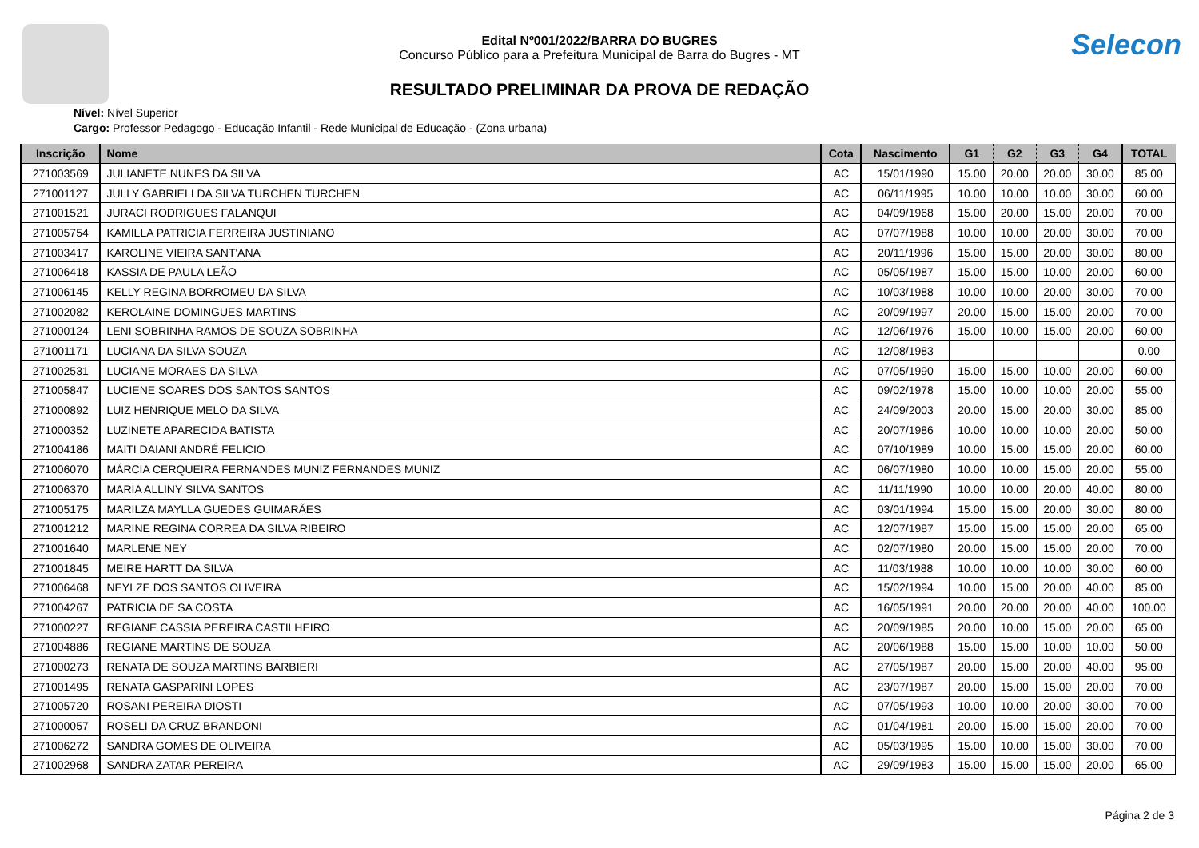Selecon
Edital Nº001/2022/BARRA DO BUGRES
Concurso Público para a Prefeitura Municipal de Barra do Bugres - MT
RESULTADO PRELIMINAR DA PROVA DE REDAÇÃO
Nível: Nível Superior
Cargo: Professor Pedagogo - Educação Infantil - Rede Municipal de Educação - (Zona urbana)
| Inscrição | Nome | Cota | Nascimento | G1 | G2 | G3 | G4 | TOTAL |
| --- | --- | --- | --- | --- | --- | --- | --- | --- |
| 271003569 | JULIANETE NUNES DA SILVA | AC | 15/01/1990 | 15.00 | 20.00 | 20.00 | 30.00 | 85.00 |
| 271001127 | JULLY GABRIELI DA SILVA TURCHEN TURCHEN | AC | 06/11/1995 | 10.00 | 10.00 | 10.00 | 30.00 | 60.00 |
| 271001521 | JURACI RODRIGUES FALANQUI | AC | 04/09/1968 | 15.00 | 20.00 | 15.00 | 20.00 | 70.00 |
| 271005754 | KAMILLA PATRICIA FERREIRA JUSTINIANO | AC | 07/07/1988 | 10.00 | 10.00 | 20.00 | 30.00 | 70.00 |
| 271003417 | KAROLINE VIEIRA SANT'ANA | AC | 20/11/1996 | 15.00 | 15.00 | 20.00 | 30.00 | 80.00 |
| 271006418 | KASSIA DE PAULA LEÃO | AC | 05/05/1987 | 15.00 | 15.00 | 10.00 | 20.00 | 60.00 |
| 271006145 | KELLY REGINA BORROMEU DA SILVA | AC | 10/03/1988 | 10.00 | 10.00 | 20.00 | 30.00 | 70.00 |
| 271002082 | KEROLAINE DOMINGUES MARTINS | AC | 20/09/1997 | 20.00 | 15.00 | 15.00 | 20.00 | 70.00 |
| 271000124 | LENI SOBRINHA RAMOS DE SOUZA SOBRINHA | AC | 12/06/1976 | 15.00 | 10.00 | 15.00 | 20.00 | 60.00 |
| 271001171 | LUCIANA DA SILVA SOUZA | AC | 12/08/1983 | | | | | 0.00 |
| 271002531 | LUCIANE MORAES DA SILVA | AC | 07/05/1990 | 15.00 | 15.00 | 10.00 | 20.00 | 60.00 |
| 271005847 | LUCIENE SOARES DOS SANTOS SANTOS | AC | 09/02/1978 | 15.00 | 10.00 | 10.00 | 20.00 | 55.00 |
| 271000892 | LUIZ HENRIQUE MELO DA SILVA | AC | 24/09/2003 | 20.00 | 15.00 | 20.00 | 30.00 | 85.00 |
| 271000352 | LUZINETE APARECIDA BATISTA | AC | 20/07/1986 | 10.00 | 10.00 | 10.00 | 20.00 | 50.00 |
| 271004186 | MAITI DAIANI ANDRÉ FELICIO | AC | 07/10/1989 | 10.00 | 15.00 | 15.00 | 20.00 | 60.00 |
| 271006070 | MÁRCIA CERQUEIRA FERNANDES MUNIZ FERNANDES MUNIZ | AC | 06/07/1980 | 10.00 | 10.00 | 15.00 | 20.00 | 55.00 |
| 271006370 | MARIA ALLINY SILVA SANTOS | AC | 11/11/1990 | 10.00 | 10.00 | 20.00 | 40.00 | 80.00 |
| 271005175 | MARILZA MAYLLA GUEDES GUIMARÃES | AC | 03/01/1994 | 15.00 | 15.00 | 20.00 | 30.00 | 80.00 |
| 271001212 | MARINE REGINA CORREA DA SILVA RIBEIRO | AC | 12/07/1987 | 15.00 | 15.00 | 15.00 | 20.00 | 65.00 |
| 271001640 | MARLENE NEY | AC | 02/07/1980 | 20.00 | 15.00 | 15.00 | 20.00 | 70.00 |
| 271001845 | MEIRE HARTT DA SILVA | AC | 11/03/1988 | 10.00 | 10.00 | 10.00 | 30.00 | 60.00 |
| 271006468 | NEYLZE DOS SANTOS OLIVEIRA | AC | 15/02/1994 | 10.00 | 15.00 | 20.00 | 40.00 | 85.00 |
| 271004267 | PATRICIA DE SA COSTA | AC | 16/05/1991 | 20.00 | 20.00 | 20.00 | 40.00 | 100.00 |
| 271000227 | REGIANE CASSIA PEREIRA CASTILHEIRO | AC | 20/09/1985 | 20.00 | 10.00 | 15.00 | 20.00 | 65.00 |
| 271004886 | REGIANE MARTINS DE SOUZA | AC | 20/06/1988 | 15.00 | 15.00 | 10.00 | 10.00 | 50.00 |
| 271000273 | RENATA DE SOUZA MARTINS BARBIERI | AC | 27/05/1987 | 20.00 | 15.00 | 20.00 | 40.00 | 95.00 |
| 271001495 | RENATA GASPARINI LOPES | AC | 23/07/1987 | 20.00 | 15.00 | 15.00 | 20.00 | 70.00 |
| 271005720 | ROSANI PEREIRA DIOSTI | AC | 07/05/1993 | 10.00 | 10.00 | 20.00 | 30.00 | 70.00 |
| 271000057 | ROSELI DA CRUZ BRANDONI | AC | 01/04/1981 | 20.00 | 15.00 | 15.00 | 20.00 | 70.00 |
| 271006272 | SANDRA GOMES DE OLIVEIRA | AC | 05/03/1995 | 15.00 | 10.00 | 15.00 | 30.00 | 70.00 |
| 271002968 | SANDRA ZATAR PEREIRA | AC | 29/09/1983 | 15.00 | 15.00 | 15.00 | 20.00 | 65.00 |
Página 2 de 3